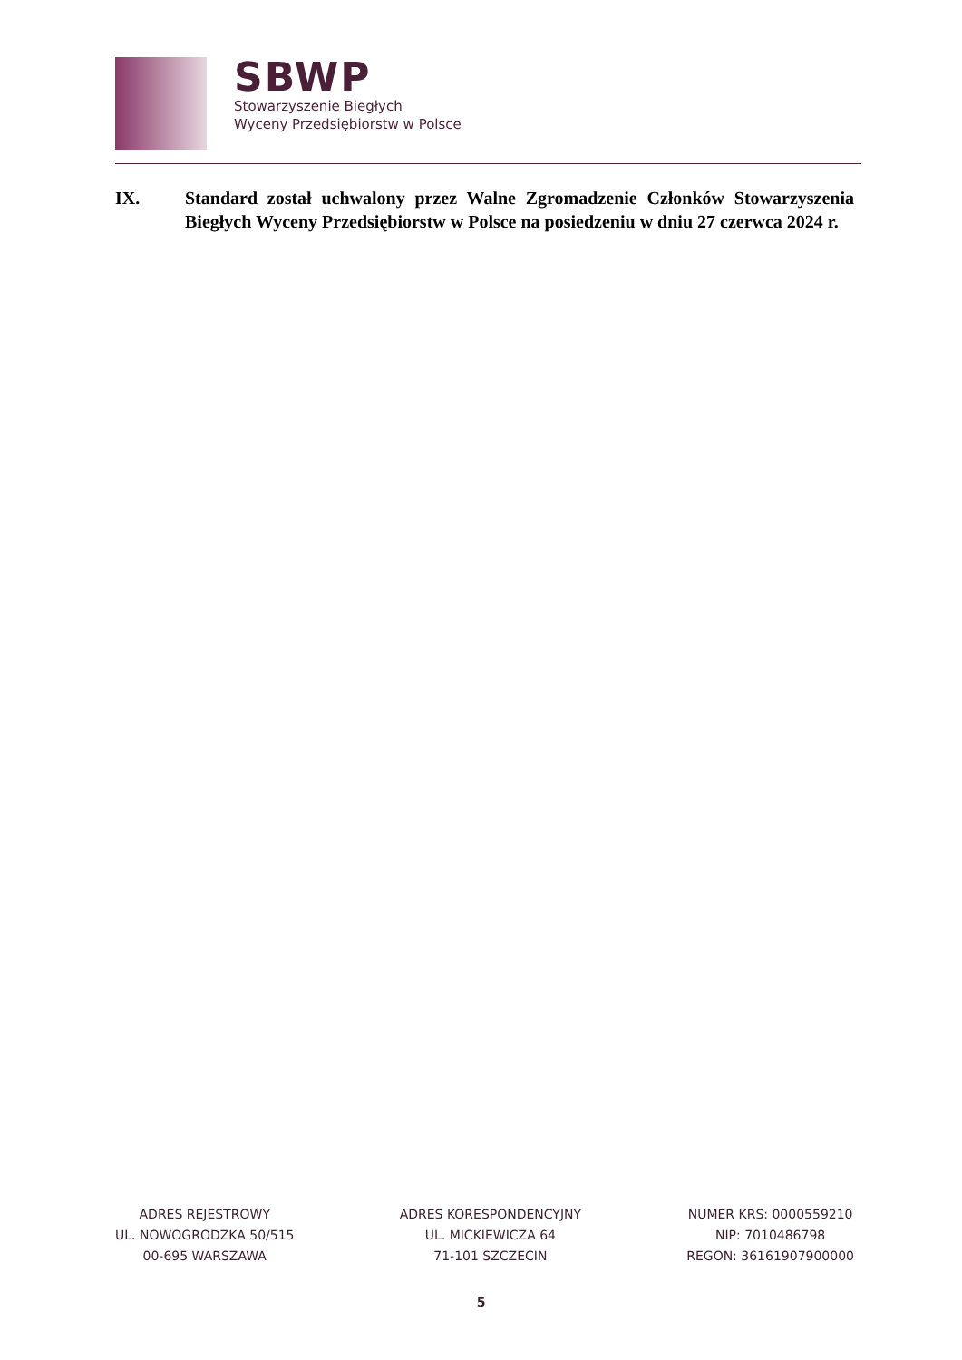SBWP
Stowarzyszenie Biegłych
Wyceny Przedsiębiorstw w Polsce
IX. Standard został uchwalony przez Walne Zgromadzenie Członków Stowarzyszenia Biegłych Wyceny Przedsiębiorstw w Polsce na posiedzeniu w dniu 27 czerwca 2024 r.
ADRES REJESTROWY
UL. NOWOGRODZKA 50/515
00-695 WARSZAWA
ADRES KORESPONDENCYJNY
UL. MICKIEWICZA 64
71-101 SZCZECIN
NUMER KRS: 0000559210
NIP: 7010486798
REGON: 36161907900000
5